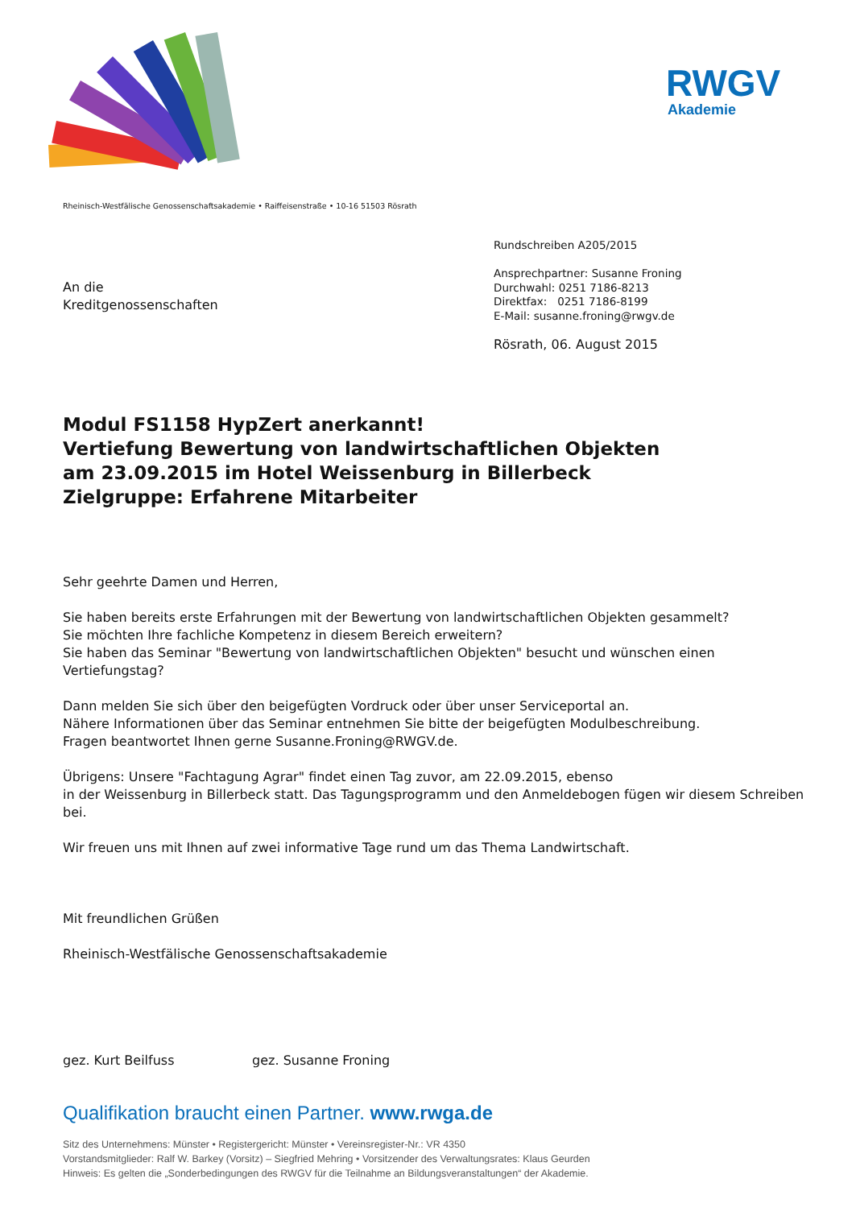RWGV
Akademie
Rheinisch-Westfälische Genossenschaftsakademie • Raiffeisenstraße • 10-16 51503 Rösrath
An die
Kreditgenossenschaften
Rundschreiben A205/2015
Ansprechpartner: Susanne Froning
Durchwahl: 0251 7186-8213
Direktfax: 0251 7186-8199
E-Mail: susanne.froning@rwgv.de
Rösrath, 06. August 2015
Modul FS1158 HypZert anerkannt!
Vertiefung Bewertung von landwirtschaftlichen Objekten
am 23.09.2015 im Hotel Weissenburg in Billerbeck
Zielgruppe: Erfahrene Mitarbeiter
Sehr geehrte Damen und Herren,
Sie haben bereits erste Erfahrungen mit der Bewertung von landwirtschaftlichen Objekten gesammelt?
Sie möchten Ihre fachliche Kompetenz in diesem Bereich erweitern?
Sie haben das Seminar "Bewertung von landwirtschaftlichen Objekten" besucht und wünschen einen Vertiefungstag?
Dann melden Sie sich über den beigefügten Vordruck oder über unser Serviceportal an.
Nähere Informationen über das Seminar entnehmen Sie bitte der beigefügten Modulbeschreibung.
Fragen beantwortet Ihnen gerne Susanne.Froning@RWGV.de.
Übrigens: Unsere "Fachtagung Agrar" findet einen Tag zuvor, am 22.09.2015, ebenso
in der Weissenburg in Billerbeck statt. Das Tagungsprogramm und den Anmeldebogen fügen wir diesem Schreiben bei.
Wir freuen uns mit Ihnen auf zwei informative Tage rund um das Thema Landwirtschaft.
Mit freundlichen Grüßen
Rheinisch-Westfälische Genossenschaftsakademie
gez. Kurt Beilfuss gez. Susanne Froning
Qualifikation braucht einen Partner. www.rwga.de
Sitz des Unternehmens: Münster • Registergericht: Münster • Vereinsregister-Nr.: VR 4350
Vorstandsmitglieder: Ralf W. Barkey (Vorsitz) – Siegfried Mehring • Vorsitzender des Verwaltungsrates: Klaus Geurden
Hinweis: Es gelten die „Sonderbedingungen des RWGV für die Teilnahme an Bildungsveranstaltungen“ der Akademie.